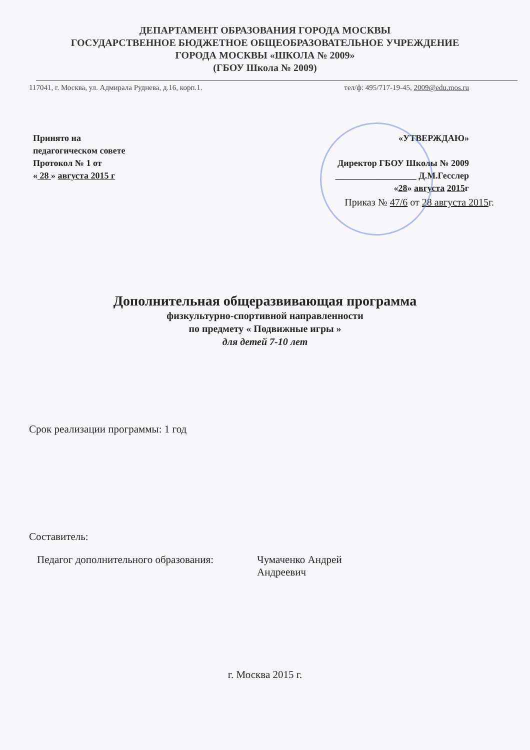ДЕПАРТАМЕНТ ОБРАЗОВАНИЯ ГОРОДА МОСКВЫ
ГОСУДАРСТВЕННОЕ БЮДЖЕТНОЕ ОБЩЕОБРАЗОВАТЕЛЬНОЕ УЧРЕЖДЕНИЕ
ГОРОДА МОСКВЫ «ШКОЛА № 2009»
(ГБОУ Школа № 2009)
117041, г. Москва, ул. Адмирала Руднева, д.16, корп.1. тел/ф: 495/717-19-45, 2009@edu.mos.ru
Принято на
педагогическом совете
Протокол № 1 от
« 28 » августа 2015 г
«УТВЕРЖДАЮ»
Директор ГБОУ Школы № 2009
__________________ Д.М.Гесслер
«28» августа 2015г
Приказ № 47/6 от 28 августа 2015г.
Дополнительная общеразвивающая программа
физкультурно-спортивной направленности
по предмету « Подвижные игры »
для детей 7-10 лет
Срок реализации программы: 1 год
Составитель:
Педагог дополнительного образования:
Чумаченко Андрей
Андреевич
г. Москва 2015 г.